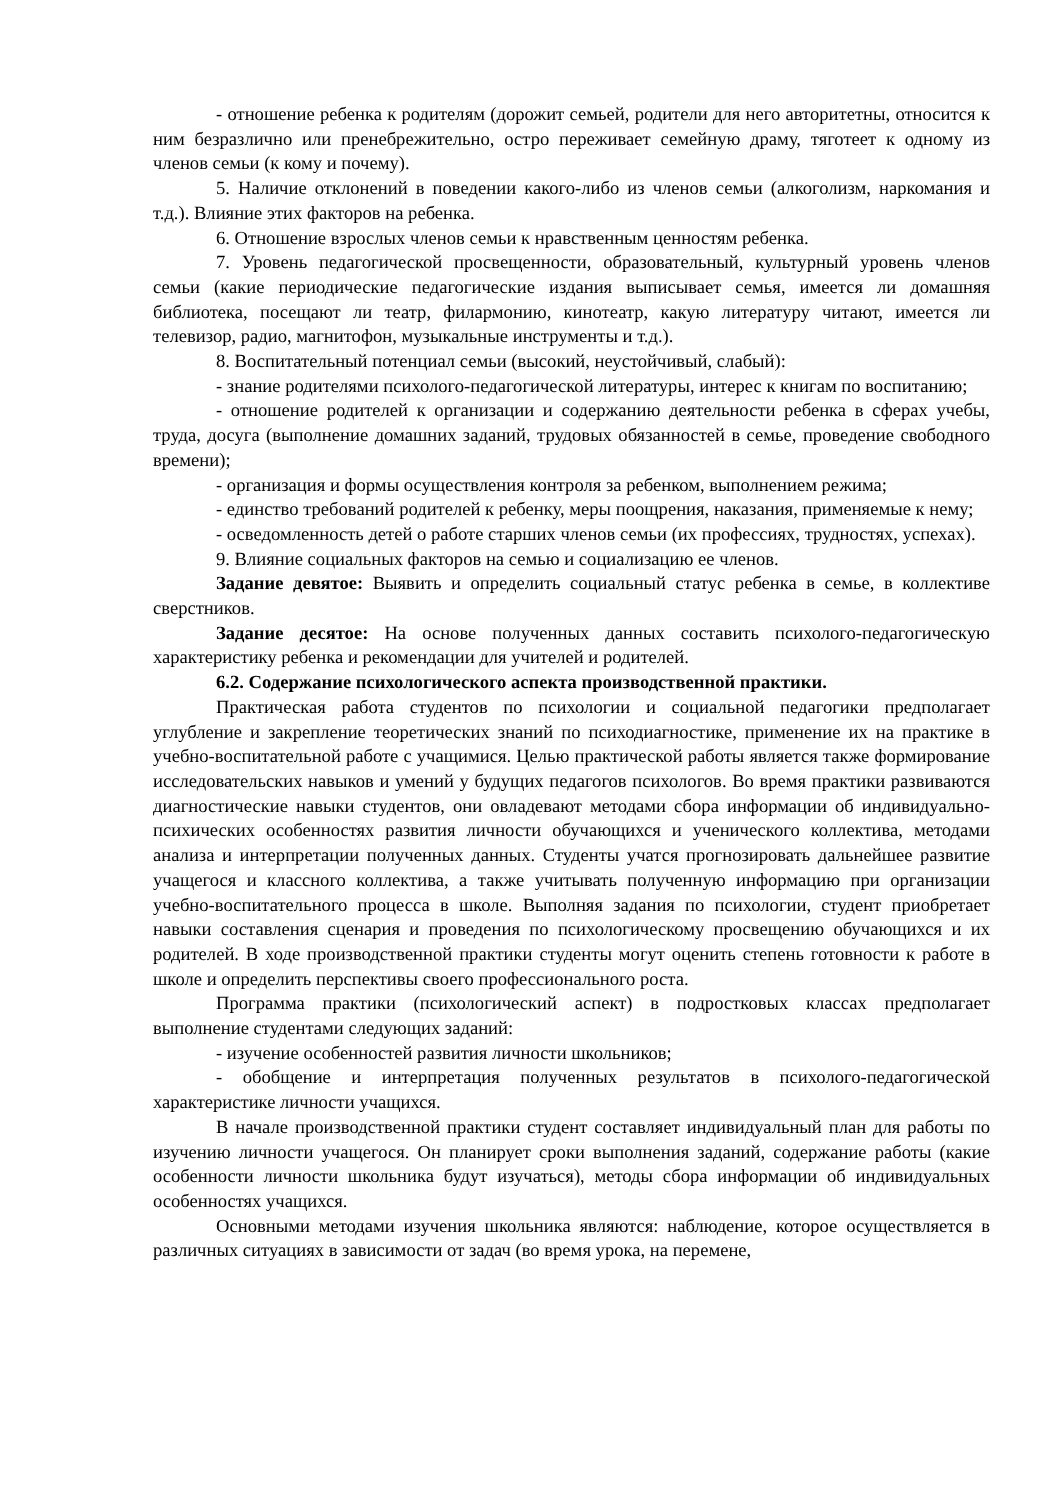- отношение ребенка к родителям (дорожит семьей, родители для него авторитетны, относится к ним безразлично или пренебрежительно, остро переживает семейную драму, тяготеет к одному из членов семьи (к кому и почему).
5. Наличие отклонений в поведении какого-либо из членов семьи (алкоголизм, наркомания и т.д.). Влияние этих факторов на ребенка.
6. Отношение взрослых членов семьи к нравственным ценностям ребенка.
7. Уровень педагогической просвещенности, образовательный, культурный уровень членов семьи (какие периодические педагогические издания выписывает семья, имеется ли домашняя библиотека, посещают ли театр, филармонию, кинотеатр, какую литературу читают, имеется ли телевизор, радио, магнитофон, музыкальные инструменты и т.д.).
8. Воспитательный потенциал семьи (высокий, неустойчивый, слабый):
- знание родителями психолого-педагогической литературы, интерес к книгам по воспитанию;
- отношение родителей к организации и содержанию деятельности ребенка в сферах учебы, труда, досуга (выполнение домашних заданий, трудовых обязанностей в семье, проведение свободного времени);
- организация и формы осуществления контроля за ребенком, выполнением режима;
- единство требований родителей к ребенку, меры поощрения, наказания, применяемые к нему;
- осведомленность детей о работе старших членов семьи (их профессиях, трудностях, успехах).
9. Влияние социальных факторов на семью и социализацию ее членов.
Задание девятое: Выявить и определить социальный статус ребенка в семье, в коллективе сверстников.
Задание десятое: На основе полученных данных составить психолого-педагогическую характеристику ребенка и рекомендации для учителей и родителей.
6.2. Содержание психологического аспекта производственной практики.
Практическая работа студентов по психологии и социальной педагогики предполагает углубление и закрепление теоретических знаний по психодиагностике, применение их на практике в учебно-воспитательной работе с учащимися. Целью практической работы является также формирование исследовательских навыков и умений у будущих педагогов психологов. Во время практики развиваются диагностические навыки студентов, они овладевают методами сбора информации об индивидуально-психических особенностях развития личности обучающихся и ученического коллектива, методами анализа и интерпретации полученных данных. Студенты учатся прогнозировать дальнейшее развитие учащегося и классного коллектива, а также учитывать полученную информацию при организации учебно-воспитательного процесса в школе. Выполняя задания по психологии, студент приобретает навыки составления сценария и проведения по психологическому просвещению обучающихся и их родителей. В ходе производственной практики студенты могут оценить степень готовности к работе в школе и определить перспективы своего профессионального роста.
Программа практики (психологический аспект) в подростковых классах предполагает выполнение студентами следующих заданий:
- изучение особенностей развития личности школьников;
- обобщение и интерпретация полученных результатов в психолого-педагогической характеристике личности учащихся.
В начале производственной практики студент составляет индивидуальный план для работы по изучению личности учащегося. Он планирует сроки выполнения заданий, содержание работы (какие особенности личности школьника будут изучаться), методы сбора информации об индивидуальных особенностях учащихся.
Основными методами изучения школьника являются: наблюдение, которое осуществляется в различных ситуациях в зависимости от задач (во время урока, на перемене,